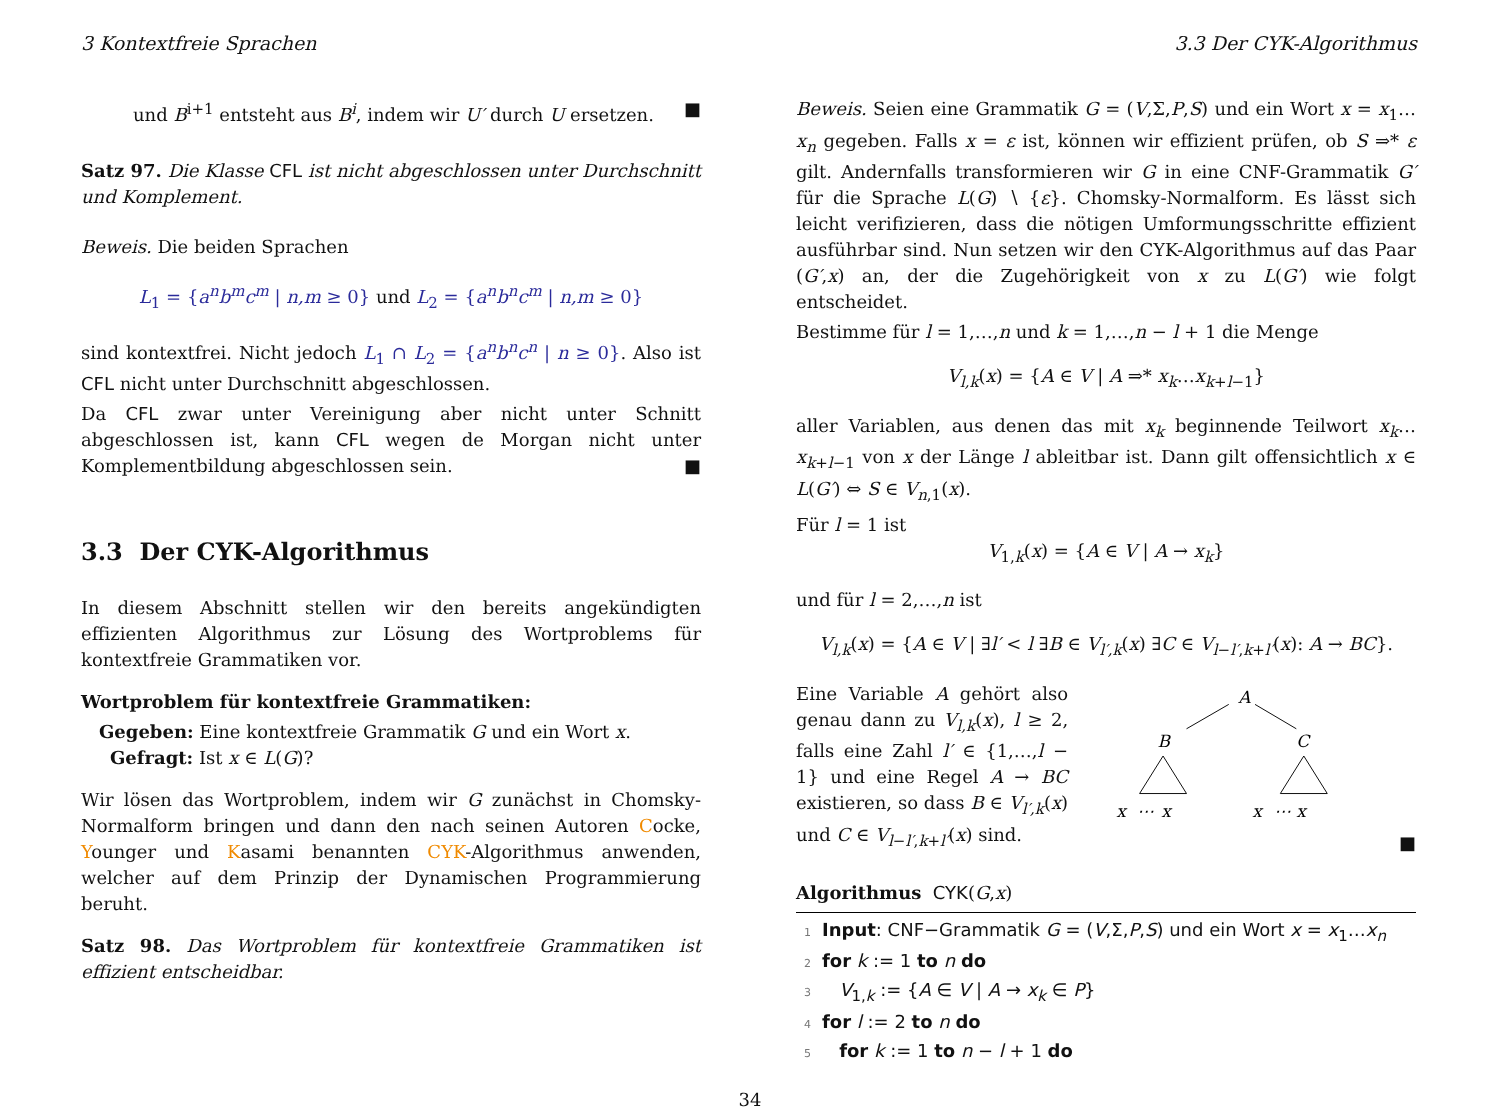3 Kontextfreie Sprachen 3.3 Der CYK-Algorithmus
und B<sup>i+1</sup> entsteht aus B<sup>i</sup>, indem wir U′ durch U ersetzen. ■
Satz 97. Die Klasse CFL ist nicht abgeschlossen unter Durchschnitt und Komplement.
Beweis. Die beiden Sprachen
L<sub>1</sub> = {a<sup>n</sup>b<sup>m</sup>c<sup>m</sup> | n,m ≥ 0} und L<sub>2</sub> = {a<sup>n</sup>b<sup>n</sup>c<sup>m</sup> | n,m ≥ 0}
sind kontextfrei. Nicht jedoch L<sub>1</sub> ∩ L<sub>2</sub> = {a<sup>n</sup>b<sup>n</sup>c<sup>n</sup> | n ≥ 0}. Also ist CFL nicht unter Durchschnitt abgeschlossen.
Da CFL zwar unter Vereinigung aber nicht unter Schnitt abgeschlossen ist, kann CFL wegen de Morgan nicht unter Komplementbildung abgeschlossen sein. ■
3.3 Der CYK-Algorithmus
In diesem Abschnitt stellen wir den bereits angekündigten effizienten Algorithmus zur Lösung des Wortproblems für kontextfreie Grammatiken vor.
Wortproblem für kontextfreie Grammatiken:
Gegeben: Eine kontextfreie Grammatik G und ein Wort x.
Gefragt: Ist x ∈ L(G)?
Wir lösen das Wortproblem, indem wir G zunächst in Chomsky-Normalform bringen und dann den nach seinen Autoren Cocke, Younger und Kasami benannten CYK-Algorithmus anwenden, welcher auf dem Prinzip der Dynamischen Programmierung beruht.
Satz 98. Das Wortproblem für kontextfreie Grammatiken ist effizient entscheidbar.
Beweis. Seien eine Grammatik G = (V,Σ,P,S) und ein Wort x = x<sub>1</sub>…x<sub>n</sub> gegeben. Falls x = ε ist, können wir effizient prüfen, ob S ⇒* ε gilt. Andernfalls transformieren wir G in eine CNF-Grammatik G′ für die Sprache L(G) ∖ {ε}. Chomsky-Normalform. Es lässt sich leicht verifizieren, dass die nötigen Umformungsschritte effizient ausführbar sind. Nun setzen wir den CYK-Algorithmus auf das Paar (G′,x) an, der die Zugehörigkeit von x zu L(G′) wie folgt entscheidet.
Bestimme für l = 1,…,n und k = 1,…,n − l + 1 die Menge
V<sub>l,k</sub>(x) = {A ∈ V | A ⇒* x<sub>k</sub>…x<sub>k+l−1</sub>}
aller Variablen, aus denen das mit x<sub>k</sub> beginnende Teilwort x<sub>k</sub>…x<sub>k+l−1</sub> von x der Länge l ableitbar ist. Dann gilt offensichtlich x ∈ L(G′) ⇔ S ∈ V<sub>n,1</sub>(x).
Für l = 1 ist
V<sub>1,k</sub>(x) = {A ∈ V | A → x<sub>k</sub>}
und für l = 2,…,n ist
V<sub>l,k</sub>(x) = {A ∈ V | ∃l′ < l ∃B ∈ V<sub>l′,k</sub>(x) ∃C ∈ V<sub>l−l′,k+l′</sub>(x): A → BC}.
Eine Variable A gehört also genau dann zu V<sub>l,k</sub>(x), l ≥ 2, falls eine Zahl l′ ∈ {1,…,l − 1} und eine Regel A → BC existieren, so dass B ∈ V<sub>l′,k</sub>(x) und C ∈ V<sub>l−l′,k+l′</sub>(x) sind.
A
B
C
x
⋯
x
x
⋯
x
■
Algorithmus CYK(G,x)
1 Input: CNF−Grammatik G = (V,Σ,P,S) und ein Wort x = x<sub>1</sub>…x<sub>n</sub>
2 for k := 1 to n do
3 V<sub>1,k</sub> := {A ∈ V | A → x<sub>k</sub> ∈ P}
4 for l := 2 to n do
5 for k := 1 to n − l + 1 do
34